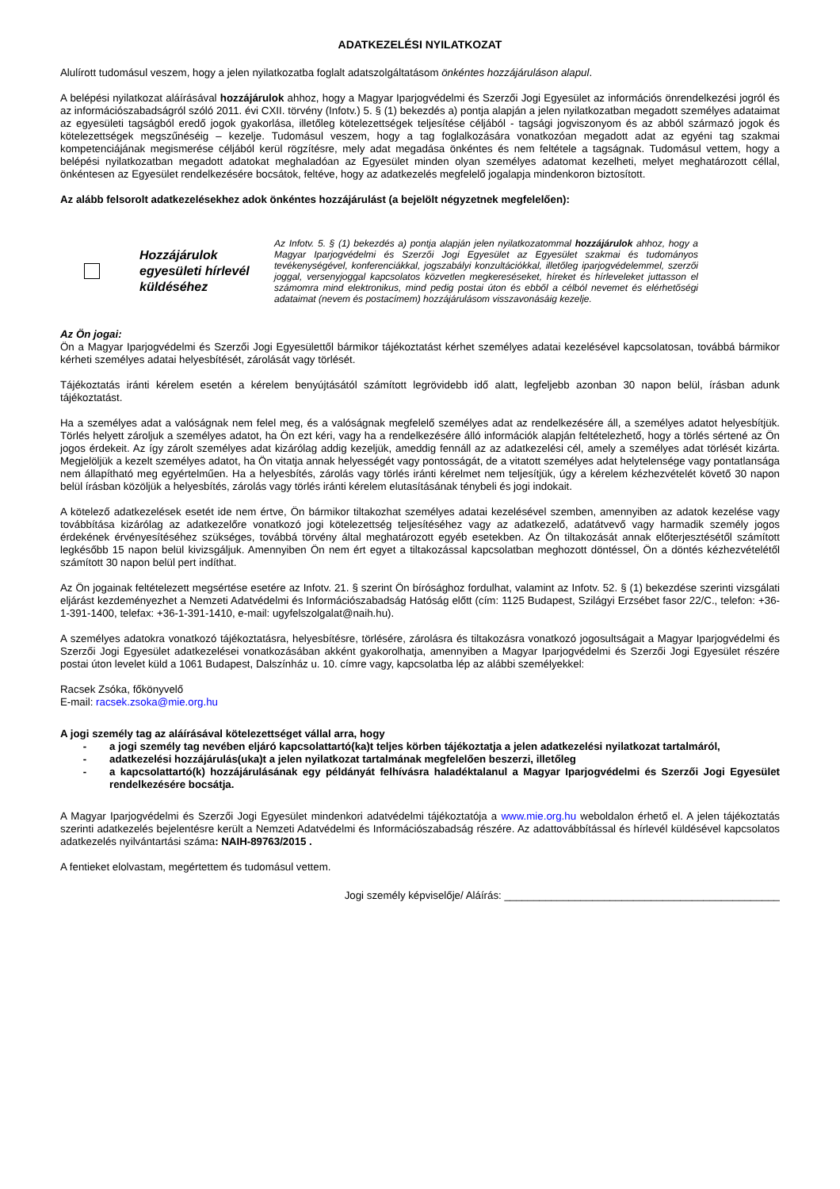ADATKEZELÉSI NYILATKOZAT
Alulírott tudomásul veszem, hogy a jelen nyilatkozatba foglalt adatszolgáltatásom önkéntes hozzájáruláson alapul.
A belépési nyilatkozat aláírásával hozzájárulok ahhoz, hogy a Magyar Iparjogvédelmi és Szerzői Jogi Egyesület az információs önrendelkezési jogról és az információszabadságról szóló 2011. évi CXII. törvény (Infotv.) 5. § (1) bekezdés a) pontja alapján a jelen nyilatkozatban megadott személyes adataimat az egyesületi tagságból eredő jogok gyakorlása, illetőleg kötelezettségek teljesítése céljából - tagsági jogviszonyom és az abból származó jogok és kötelezettségek megszűnéséig – kezelje. Tudomásul veszem, hogy a tag foglalkozására vonatkozóan megadott adat az egyéni tag szakmai kompetenciájának megismerése céljából kerül rögzítésre, mely adat megadása önkéntes és nem feltétele a tagságnak. Tudomásul vettem, hogy a belépési nyilatkozatban megadott adatokat meghaladóan az Egyesület minden olyan személyes adatomat kezelheti, melyet meghatározott céllal, önkéntesen az Egyesület rendelkezésére bocsátok, feltéve, hogy az adatkezelés megfelelő jogalapja mindenkoron biztosított.
Az alább felsorolt adatkezelésekhez adok önkéntes hozzájárulást (a bejelölt négyzetnek megfelelően):
Hozzájárulok egyesületi hírlevél küldéséhez
Az Infotv. 5. § (1) bekezdés a) pontja alapján jelen nyilatkozatommal hozzájárulok ahhoz, hogy a Magyar Iparjogvédelmi és Szerzői Jogi Egyesület az Egyesület szakmai és tudományos tevékenységével, konferenciákkal, jogszabályi konzultációkkal, illetőleg iparjogvédelemmel, szerzői joggal, versenyjoggal kapcsolatos közvetlen megkereséseket, híreket és hírleveleket juttasson el számomra mind elektronikus, mind pedig postai úton és ebből a célból nevemet és elérhetőségi adataimat (nevem és postacímem) hozzájárulásom visszavonásáig kezelje.
Az Ön jogai:
Ön a Magyar Iparjogvédelmi és Szerzői Jogi Egyesülettől bármikor tájékoztatást kérhet személyes adatai kezelésével kapcsolatosan, továbbá bármikor kérheti személyes adatai helyesbítését, zárolását vagy törlését.
Tájékoztatás iránti kérelem esetén a kérelem benyújtásától számított legrövidebb idő alatt, legfeljebb azonban 30 napon belül, írásban adunk tájékoztatást.
Ha a személyes adat a valóságnak nem felel meg, és a valóságnak megfelelő személyes adat az rendelkezésére áll, a személyes adatot helyesbítjük. Törlés helyett zároljuk a személyes adatot, ha Ön ezt kéri, vagy ha a rendelkezésére álló információk alapján feltételezhető, hogy a törlés sértené az Ön jogos érdekeit. Az így zárolt személyes adat kizárólag addig kezeljük, ameddig fennáll az az adatkezelési cél, amely a személyes adat törlését kizárta. Megjelöljük a kezelt személyes adatot, ha Ön vitatja annak helyességét vagy pontosságát, de a vitatott személyes adat helytelensége vagy pontatlansága nem állapítható meg egyértelműen. Ha a helyesbítés, zárolás vagy törlés iránti kérelmet nem teljesítjük, úgy a kérelem kézhezvételét követő 30 napon belül írásban közöljük a helyesbítés, zárolás vagy törlés iránti kérelem elutasításának ténybeli és jogi indokait.
A kötelező adatkezelések esetét ide nem értve, Ön bármikor tiltakozhat személyes adatai kezelésével szemben, amennyiben az adatok kezelése vagy továbbítása kizárólag az adatkezelőre vonatkozó jogi kötelezettség teljesítéséhez vagy az adatkezelő, adatátvevő vagy harmadik személy jogos érdekének érvényesítéséhez szükséges, továbbá törvény által meghatározott egyéb esetekben. Az Ön tiltakozását annak előterjesztésétől számított legkésőbb 15 napon belül kivizsgáljuk. Amennyiben Ön nem ért egyet a tiltakozással kapcsolatban meghozott döntéssel, Ön a döntés kézhezvételétől számított 30 napon belül pert indíthat.
Az Ön jogainak feltételezett megsértése esetére az Infotv. 21. § szerint Ön bírósághoz fordulhat, valamint az Infotv. 52. § (1) bekezdése szerinti vizsgálati eljárást kezdeményezhet a Nemzeti Adatvédelmi és Információszabadság Hatóság előtt (cím: 1125 Budapest, Szilágyi Erzsébet fasor 22/C., telefon: +36-1-391-1400, telefax: +36-1-391-1410, e-mail: ugyfelszolgalat@naih.hu).
A személyes adatokra vonatkozó tájékoztatásra, helyesbítésre, törlésére, zárolásra és tiltakozásra vonatkozó jogosultságait a Magyar Iparjogvédelmi és Szerzői Jogi Egyesület adatkezelései vonatkozásában akként gyakorolhatja, amennyiben a Magyar Iparjogvédelmi és Szerzői Jogi Egyesület részére postai úton levelet küld a 1061 Budapest, Dalszínház u. 10. címre vagy, kapcsolatba lép az alábbi személyekkel:
Racsek Zsóka, főkönyvelő
E-mail: racsek.zsoka@mie.org.hu
A jogi személy tag az aláírásával kötelezettséget vállal arra, hogy
- a jogi személy tag nevében eljáró kapcsolattartó(ka)t teljes körben tájékoztatja a jelen adatkezelési nyilatkozat tartalmáról,
- adatkezelési hozzájárulás(uka)t a jelen nyilatkozat tartalmának megfelelően beszerzi, illetőleg
- a kapcsolattartó(k) hozzájárulásának egy példányát felhívásra haladéktalanul a Magyar Iparjogvédelmi és Szerzői Jogi Egyesület rendelkezésére bocsátja.
A Magyar Iparjogvédelmi és Szerzői Jogi Egyesület mindenkori adatvédelmi tájékoztatója a www.mie.org.hu weboldalon érhető el. A jelen tájékoztatás szerinti adatkezelés bejelentésre került a Nemzeti Adatvédelmi és Információszabadság részére. Az adattovábbítással és hírlevél küldésével kapcsolatos adatkezelés nyilvántartási száma: NAIH-89763/2015 .
A fentieket elolvastam, megértettem és tudomásul vettem.
Jogi személy képviselője/ Aláírás: _______________________________________________